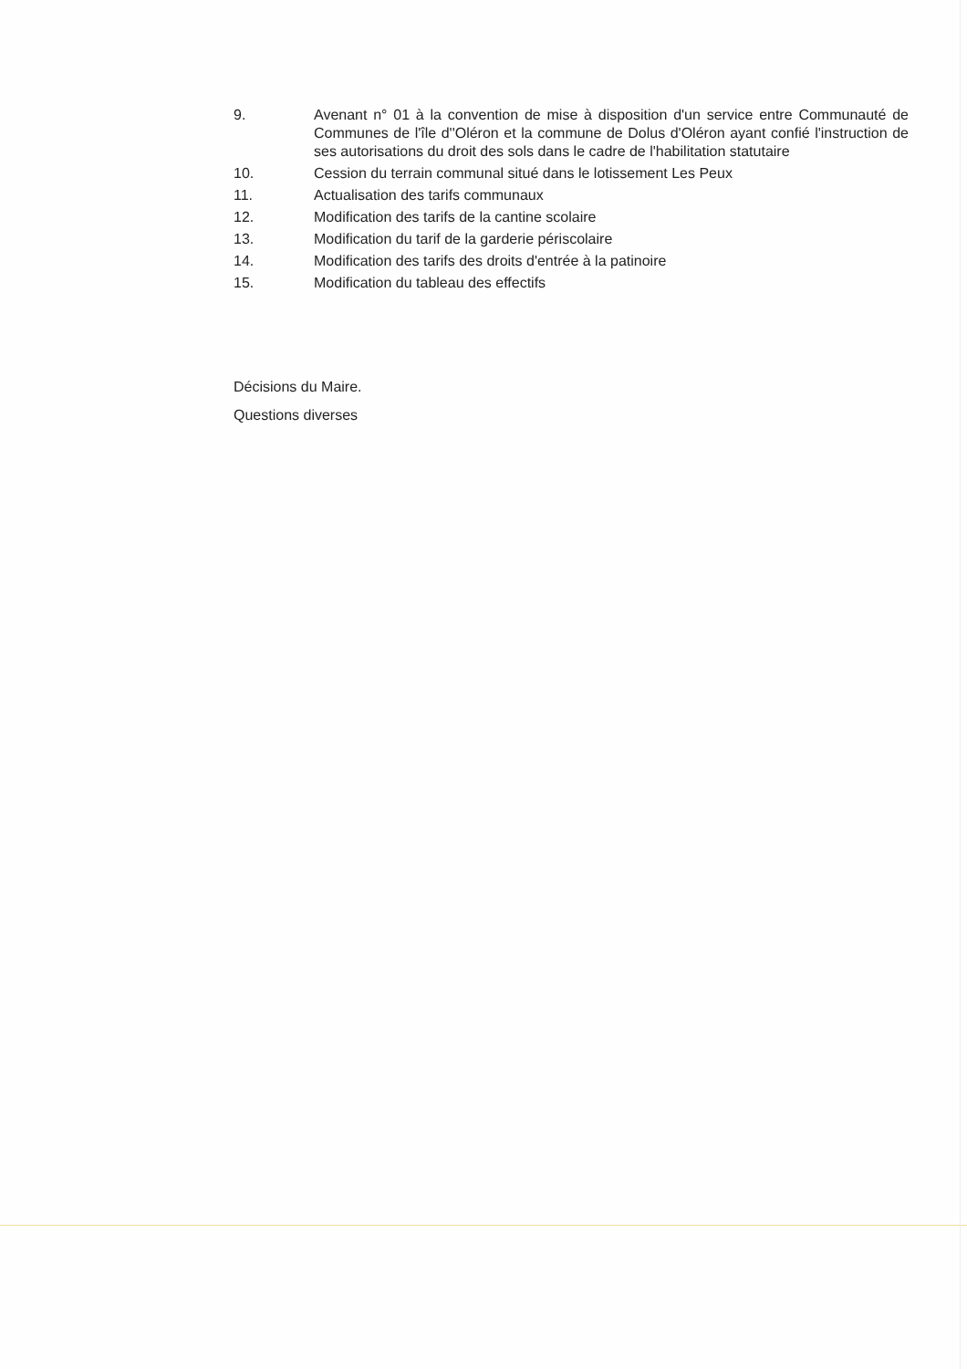9. Avenant n° 01 à la convention de mise à disposition d'un service entre Communauté de Communes de l'île d''Oléron et la commune de Dolus d'Oléron ayant confié l'instruction de ses autorisations du droit des sols dans le cadre de l'habilitation statutaire
10. Cession du terrain communal situé dans le lotissement Les Peux
11. Actualisation des tarifs communaux
12. Modification des tarifs de la cantine scolaire
13. Modification du tarif de la garderie périscolaire
14. Modification des tarifs des droits d'entrée à la patinoire
15. Modification du tableau des effectifs
Décisions du Maire.
Questions diverses